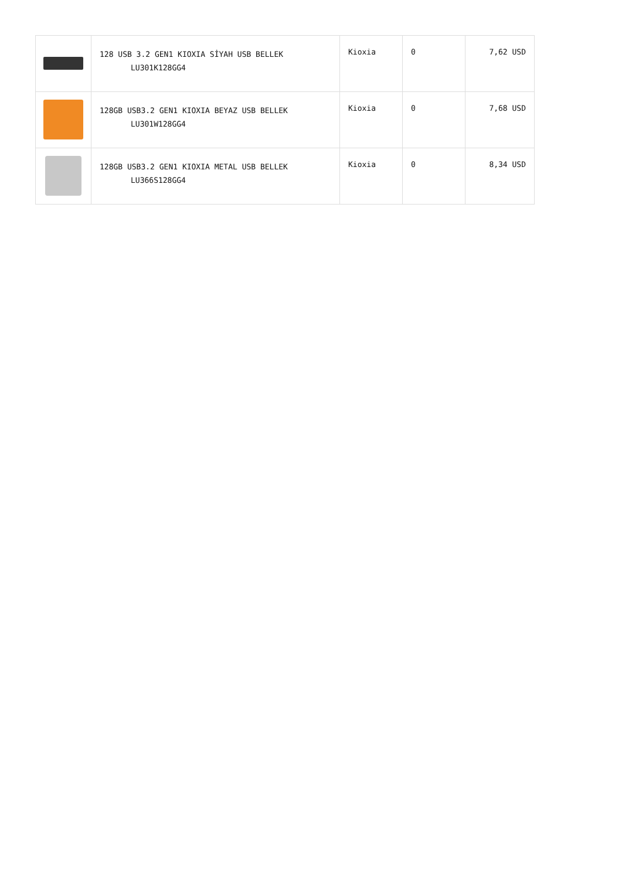| | 128 USB 3.2 GEN1 KIOXIA SİYAH USB BELLEK LU301K128GG4 | Kioxia | 0 | 7,62 USD |
| | 128GB USB3.2 GEN1 KIOXIA BEYAZ USB BELLEK LU301W128GG4 | Kioxia | 0 | 7,68 USD |
| | 128GB USB3.2 GEN1 KIOXIA METAL USB BELLEK LU366S128GG4 | Kioxia | 0 | 8,34 USD |